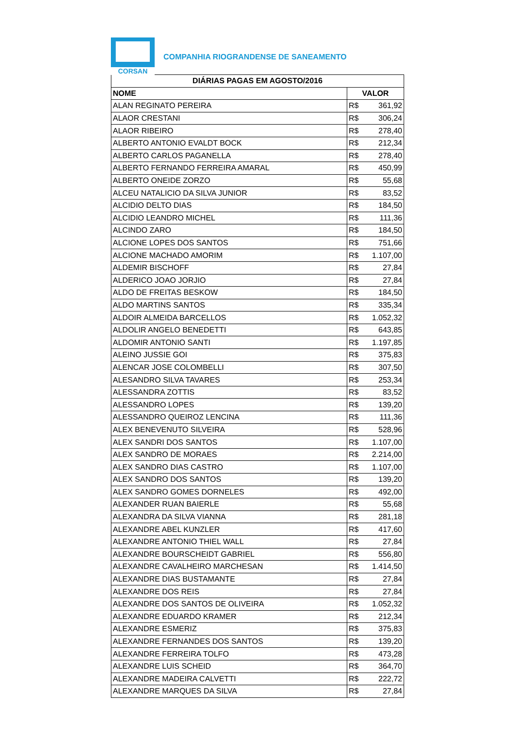CORSAN
COMPANHIA RIOGRANDENSE DE SANEAMENTO
| DIÁRIAS PAGAS EM AGOSTO/2016 | |
| --- | --- |
| NOME | VALOR |
| ALAN REGINATO PEREIRA | R$ 361,92 |
| ALAOR CRESTANI | R$ 306,24 |
| ALAOR RIBEIRO | R$ 278,40 |
| ALBERTO ANTONIO EVALDT BOCK | R$ 212,34 |
| ALBERTO CARLOS PAGANELLA | R$ 278,40 |
| ALBERTO FERNANDO FERREIRA AMARAL | R$ 450,99 |
| ALBERTO ONEIDE ZORZO | R$ 55,68 |
| ALCEU NATALICIO DA SILVA JUNIOR | R$ 83,52 |
| ALCIDIO DELTO DIAS | R$ 184,50 |
| ALCIDIO LEANDRO MICHEL | R$ 111,36 |
| ALCINDO ZARO | R$ 184,50 |
| ALCIONE LOPES DOS SANTOS | R$ 751,66 |
| ALCIONE MACHADO AMORIM | R$ 1.107,00 |
| ALDEMIR BISCHOFF | R$ 27,84 |
| ALDERICO JOAO JORJIO | R$ 27,84 |
| ALDO DE FREITAS BESKOW | R$ 184,50 |
| ALDO MARTINS SANTOS | R$ 335,34 |
| ALDOIR ALMEIDA BARCELLOS | R$ 1.052,32 |
| ALDOLIR ANGELO BENEDETTI | R$ 643,85 |
| ALDOMIR ANTONIO SANTI | R$ 1.197,85 |
| ALEINO JUSSIE GOI | R$ 375,83 |
| ALENCAR JOSE COLOMBELLI | R$ 307,50 |
| ALESANDRO SILVA TAVARES | R$ 253,34 |
| ALESSANDRA ZOTTIS | R$ 83,52 |
| ALESSANDRO LOPES | R$ 139,20 |
| ALESSANDRO QUEIROZ LENCINA | R$ 111,36 |
| ALEX BENEVENUTO SILVEIRA | R$ 528,96 |
| ALEX SANDRI DOS SANTOS | R$ 1.107,00 |
| ALEX SANDRO DE MORAES | R$ 2.214,00 |
| ALEX SANDRO DIAS CASTRO | R$ 1.107,00 |
| ALEX SANDRO DOS SANTOS | R$ 139,20 |
| ALEX SANDRO GOMES DORNELES | R$ 492,00 |
| ALEXANDER RUAN BAIERLE | R$ 55,68 |
| ALEXANDRA DA SILVA VIANNA | R$ 281,18 |
| ALEXANDRE ABEL KUNZLER | R$ 417,60 |
| ALEXANDRE ANTONIO THIEL WALL | R$ 27,84 |
| ALEXANDRE BOURSCHEIDT GABRIEL | R$ 556,80 |
| ALEXANDRE CAVALHEIRO MARCHESAN | R$ 1.414,50 |
| ALEXANDRE DIAS BUSTAMANTE | R$ 27,84 |
| ALEXANDRE DOS REIS | R$ 27,84 |
| ALEXANDRE DOS SANTOS DE OLIVEIRA | R$ 1.052,32 |
| ALEXANDRE EDUARDO KRAMER | R$ 212,34 |
| ALEXANDRE ESMERIZ | R$ 375,83 |
| ALEXANDRE FERNANDES DOS SANTOS | R$ 139,20 |
| ALEXANDRE FERREIRA TOLFO | R$ 473,28 |
| ALEXANDRE LUIS SCHEID | R$ 364,70 |
| ALEXANDRE MADEIRA CALVETTI | R$ 222,72 |
| ALEXANDRE MARQUES DA SILVA | R$ 27,84 |